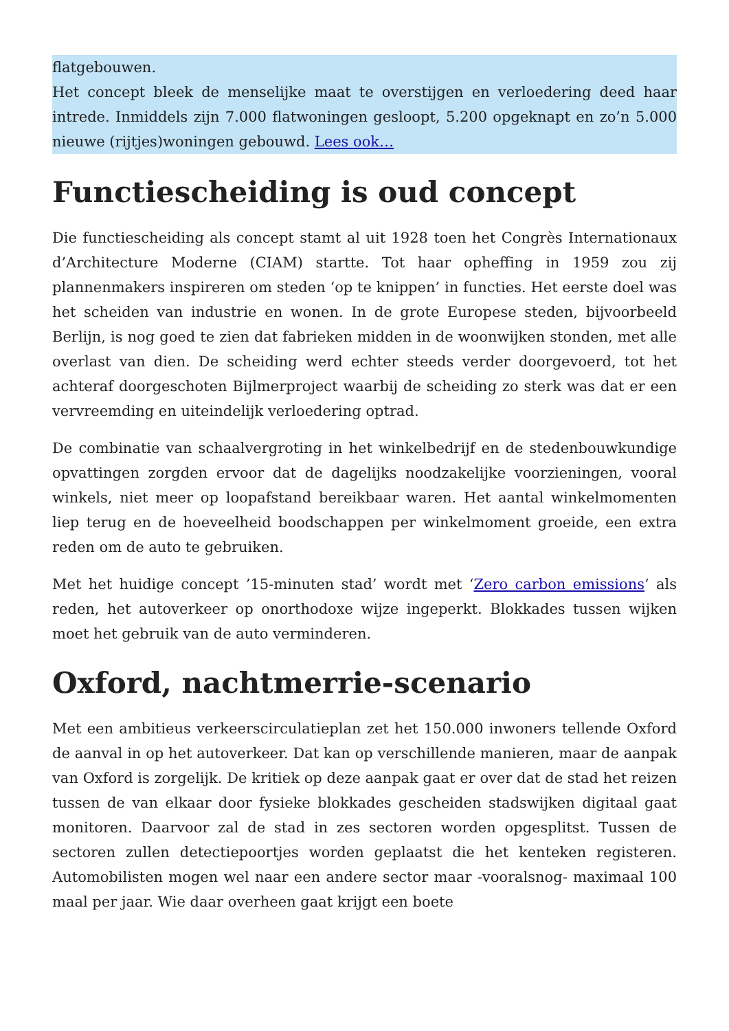flatgebouwen.
Het concept bleek de menselijke maat te overstijgen en verloedering deed haar intrede. Inmiddels zijn 7.000 flatwoningen gesloopt, 5.200 opgeknapt en zo’n 5.000 nieuwe (rijtjes)woningen gebouwd. Lees ook…
Functiescheiding is oud concept
Die functiescheiding als concept stamt al uit 1928 toen het Congrès Internationaux d’Architecture Moderne (CIAM) startte. Tot haar opheffing in 1959 zou zij plannenmakers inspireren om steden ‘op te knippen’ in functies. Het eerste doel was het scheiden van industrie en wonen. In de grote Europese steden, bijvoorbeeld Berlijn, is nog goed te zien dat fabrieken midden in de woonwijken stonden, met alle overlast van dien. De scheiding werd echter steeds verder doorgevoerd, tot het achteraf doorgeschoten Bijlmerproject waarbij de scheiding zo sterk was dat er een vervreemding en uiteindelijk verloedering optrad.
De combinatie van schaalvergroting in het winkelbedrijf en de stedenbouwkundige opvattingen zorgden ervoor dat de dagelijks noodzakelijke voorzieningen, vooral winkels, niet meer op loopafstand bereikbaar waren. Het aantal winkelmomenten liep terug en de hoeveelheid boodschappen per winkelmoment groeide, een extra reden om de auto te gebruiken.
Met het huidige concept ’15-minuten stad’ wordt met ‘Zero carbon emissions‘ als reden, het autoverkeer op onorthodoxe wijze ingeperkt. Blokkades tussen wijken moet het gebruik van de auto verminderen.
Oxford, nachtmerrie-scenario
Met een ambitieus verkeerscirculatieplan zet het 150.000 inwoners tellende Oxford de aanval in op het autoverkeer. Dat kan op verschillende manieren, maar de aanpak van Oxford is zorgelijk. De kritiek op deze aanpak gaat er over dat de stad het reizen tussen de van elkaar door fysieke blokkades gescheiden stadswijken digitaal gaat monitoren. Daarvoor zal de stad in zes sectoren worden opgesplitst. Tussen de sectoren zullen detectiepoortjes worden geplaatst die het kenteken registeren. Automobilisten mogen wel naar een andere sector maar -vooralsnog- maximaal 100 maal per jaar. Wie daar overheen gaat krijgt een boete